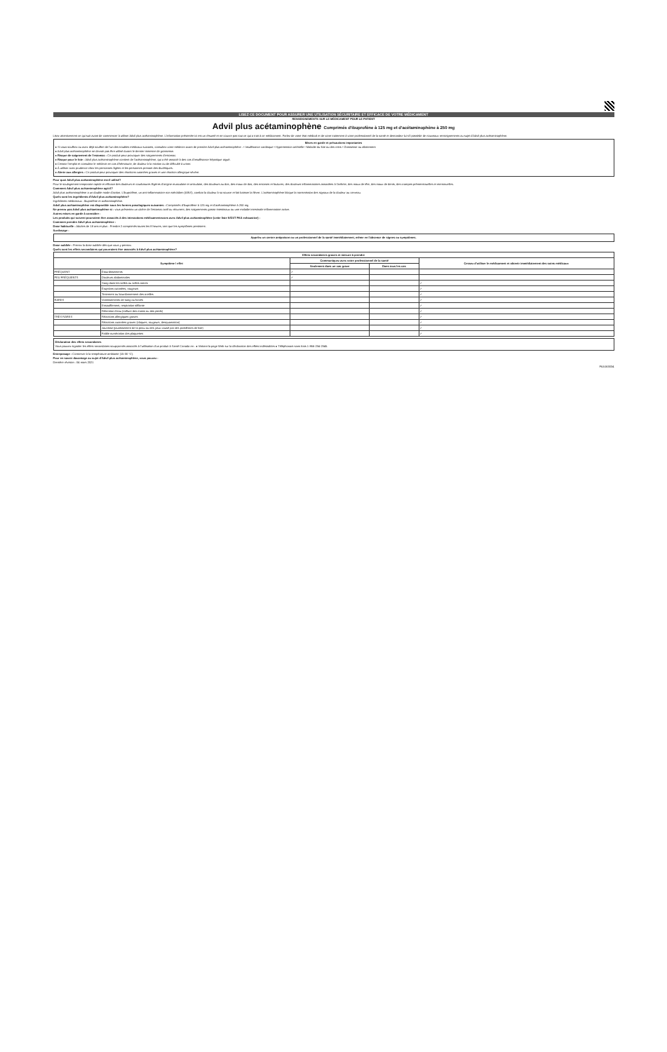LISEZ CE DOCUMENT POUR ASSURER UNE UTILISATION SÉCURITAIRE ET EFFICACE DE VOTRE MÉDICAMENT
RENSEIGNEMENTS SUR LE MÉDICAMENT POUR LE PATIENT
Advil plus acétaminophène Comprimés d'ibuprofène à 125 mg et d'acétaminophène à 250 mg
Lisez attentivement ce qui suit avant de commencer à utiliser Advil plus acétaminophène. L'information présentée ici est un résumé et ne couvre pas tout ce qui a trait à ce médicament. Parlez de votre état médical et de votre traitement à votre professionnel de la santé et demandez-lui s'il possède de nouveaux renseignements au sujet d'Advil plus acétaminophène.
Mises en garde et précautions importantes
● Si vous souffrez ou avez déjà souffert de l'un des troubles médicaux suivants, consultez votre médecin avant de prendre Advil plus acétaminophène : • Insuffisance cardiaque • Hypertension artérielle • Maladie du foie ou des reins • Grossesse ou allaitement
● Advil plus acétaminophène ne devrait pas être utilisé durant le dernier trimestre de grossesse.
● Risque de saignement de l'estomac : Ce produit peut provoquer des saignements d'estomac.
● Risque pour le foie : Advil plus acétaminophène contient de l'acétaminophène, qui a été associé à des cas d'insuffisance hépatique aiguë.
● Cessez l'emploi et consultez le médecin en cas d'hématurie, de douleur à la miction ou de difficulté à uriner.
● À utiliser avec prudence chez les personnes âgées et les personnes prenant des diurétiques.
● Alerte aux allergies : Ce produit peut provoquer des réactions cutanées graves et une réaction allergique sévère.
Pour quoi Advil plus acétaminophène est-il utilisé?
Pour le soulagement temporaire rapide et efficace des douleurs et courbatures légères d'origine musculaire et articulaire, des douleurs au dos, des maux de dos, des entorses et foulures, des douleurs inflammatoires associées à l'arthrite, des maux de tête, des maux de dents, des crampes prémenstruelles et menstruelles.
Comment Advil plus acétaminophène agit-il?
Advil plus acétaminophène a un double mode d'action. L'ibuprofène, un anti-inflammatoire non stéroïdien (AINS), combat la douleur à sa source et fait baisser la fièvre. L'acétaminophène bloque la transmission des signaux de la douleur au cerveau.
Quels sont les ingrédients d'Advil plus acétaminophène?
Ingrédients médicinaux : Ibuprofène et acétaminophène.
Advil plus acétaminophène est disponible sous les formes posologiques suivantes : Comprimés d'ibuprofène à 125 mg et d'acétaminophène à 250 mg
Ne prenez pas Advil plus acétaminophène si : vous présentez un ulcère de l'estomac actif ou récurrent, des saignements gastro-intestinaux ou une maladie intestinale inflammatoire active.
Autres mises en garde à connaître :
Les produits qui suivent pourraient être associés à des interactions médicamenteuses avec Advil plus acétaminophène (cette liste N'EST PAS exhaustive) :
Comment prendre Advil plus acétaminophène :
Dose habituelle : Adultes de 18 ans et plus : Prendre 2 comprimés toutes les 8 heures, tant que les symptômes persistent.
Surdosage :
Appelez un centre antipoison ou un professionnel de la santé immédiatement, même en l'absence de signes ou symptômes.
Dose oubliée : Prenez la dose oubliée dès que vous y pensez.
Quels sont les effets secondaires qui pourraient être associés à Advil plus acétaminophène?
| Effets secondaires graves et mesure à prendre | | | | |
| --- | --- | --- | --- | --- |
| Symptôme / effet | | Communiquez avec votre professionnel de la santé | | Cessez d'utiliser le médicament et obtenir immédiatement des soins médicaux |
| | | Seulement dans un cas grave | Dans tous les cas | |
| FRÉQUENT | Étourdissements | ✓ | | |
| PEU FRÉQUENTS | Douleurs abdominales | ✓ | | |
| | Sang dans les selles ou selles noires | | | ✓ |
| | Éruptions cutanées, rougeurs | | | ✓ |
| | Tintement ou bourdonnement des oreilles | | | ✓ |
| RARES | Vomissements de sang ou forcés | | | ✓ |
| | Essoufflement, respiration sifflante | | | ✓ |
| | Rétention d'eau (enflure des mains ou des pieds) | | | ✓ |
| TRÈS RARES | Réactions allergiques graves | | | ✓ |
| | Réactions cutanées graves (cloques, rougeurs, desquamation) | | | ✓ |
| | Jaunisse (jaunissement de la peau ou des yeux causé par des problèmes de foie) | | | ✓ |
| | Faible numération des plaquettes | | | ✓ |
Déclaration des effets secondaires
Vous pouvez signaler les effets secondaires soupçonnés associés à l'utilisation d'un produit à Santé Canada en : ● Visitant la page Web sur la déclaration des effets indésirables ● Téléphonant sans frais 1-866-234-2345.
Entreposage : Conserver à la température ambiante (15-30 °C).
Pour en savoir davantage au sujet d'Advil plus acétaminophène, vous pouvez :
Dernière révision : 04 mars 2021
PAA163034